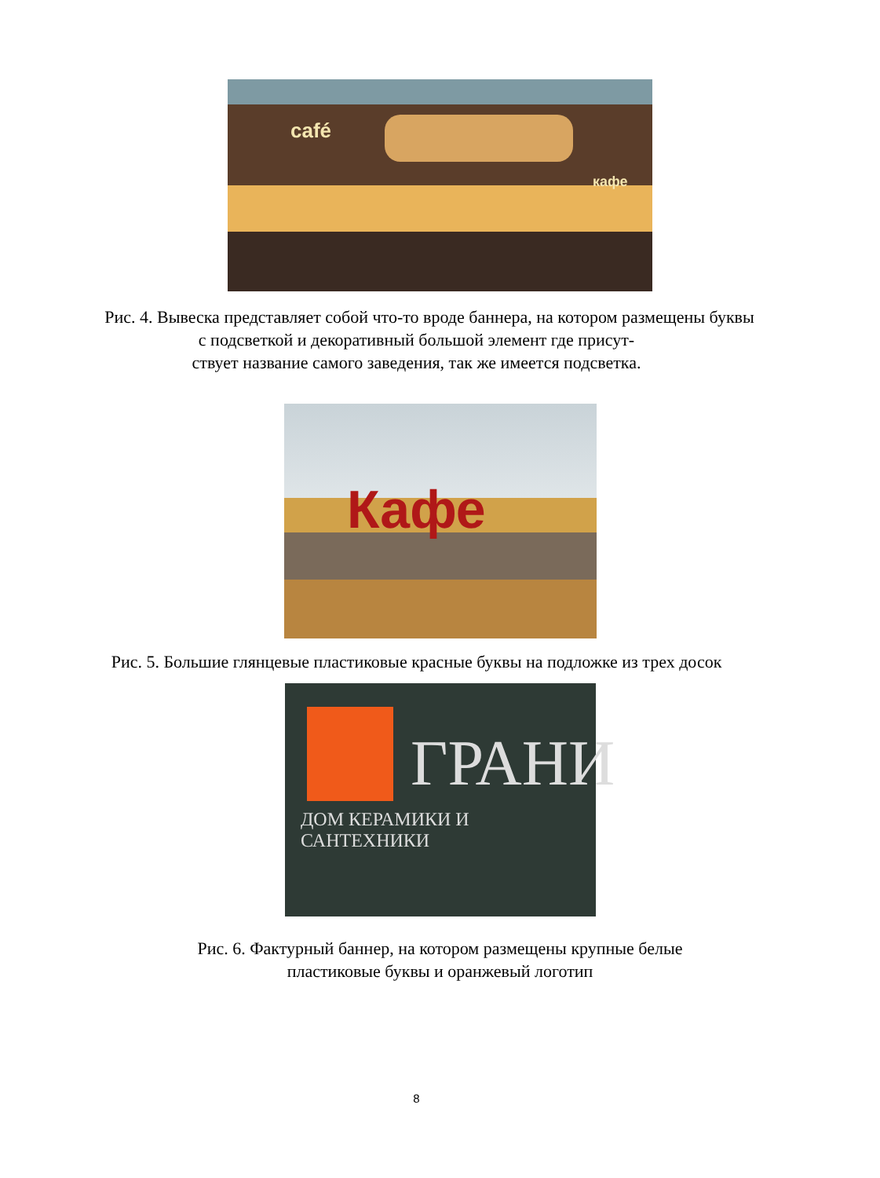café
кафе
Рис. 4. Вывеска представляет собой что-то вроде баннера, на котором размещены буквы с подсветкой и декоративный большой элемент где присут-
ствует название самого заведения, так же имеется подсветка.
Кафе
Рис. 5. Большие глянцевые пластиковые красные буквы на подложке из трех досок
ГРАНИ
ДОМ КЕРАМИКИ И САНТЕХНИКИ
Рис. 6. Фактурный баннер, на котором размещены крупные белые
пластиковые буквы и оранжевый логотип
8